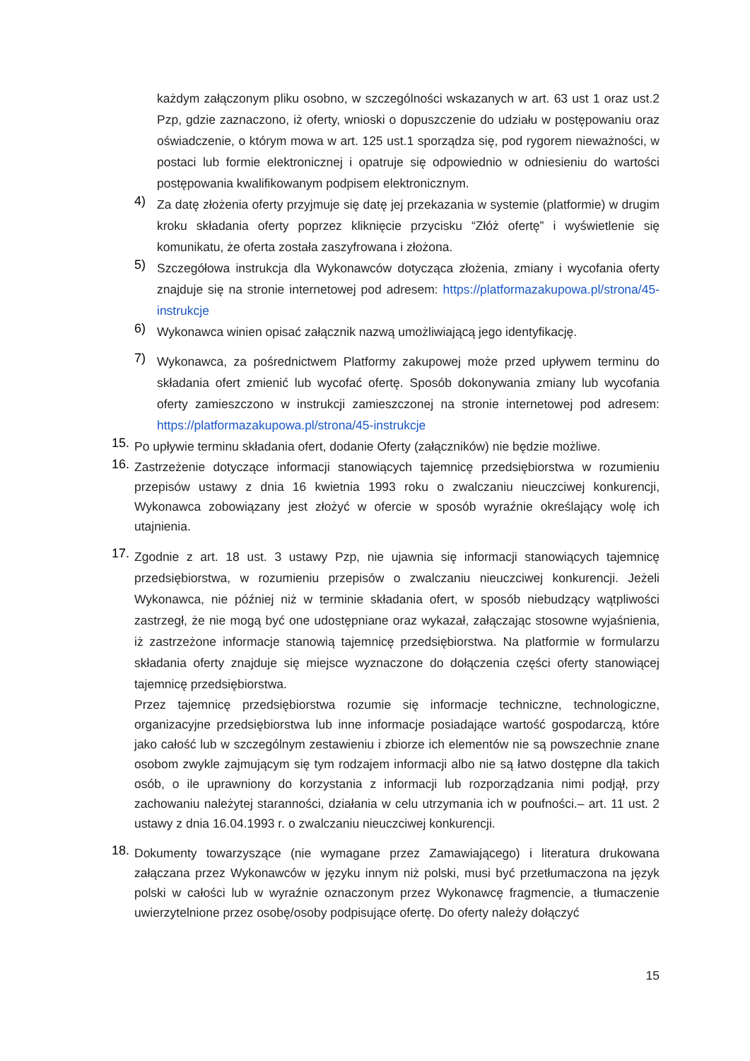każdym załączonym pliku osobno, w szczególności wskazanych w art. 63 ust 1 oraz ust.2 Pzp, gdzie zaznaczono, iż oferty, wnioski o dopuszczenie do udziału w postępowaniu oraz oświadczenie, o którym mowa w art. 125 ust.1 sporządza się, pod rygorem nieważności, w postaci lub formie elektronicznej i opatruje się odpowiednio w odniesieniu do wartości postępowania kwalifikowanym podpisem elektronicznym.
4)
Za datę złożenia oferty przyjmuje się datę jej przekazania w systemie (platformie) w drugim kroku składania oferty poprzez kliknięcie przycisku “Złóż ofertę” i wyświetlenie się komunikatu, że oferta została zaszyfrowana i złożona.
5)
Szczegółowa instrukcja dla Wykonawców dotycząca złożenia, zmiany i wycofania oferty znajduje się na stronie internetowej pod adresem: https://platformazakupowa.pl/strona/45-instrukcje
6)
Wykonawca winien opisać załącznik nazwą umożliwiającą jego identyfikację.
7)
Wykonawca, za pośrednictwem Platformy zakupowej może przed upływem terminu do składania ofert zmienić lub wycofać ofertę. Sposób dokonywania zmiany lub wycofania oferty zamieszczono w instrukcji zamieszczonej na stronie internetowej pod adresem: https://platformazakupowa.pl/strona/45-instrukcje
15.
Po upływie terminu składania ofert, dodanie Oferty (załączników) nie będzie możliwe.
16.
Zastrzeżenie dotyczące informacji stanowiących tajemnicę przedsiębiorstwa w rozumieniu przepisów ustawy z dnia 16 kwietnia 1993 roku o zwalczaniu nieuczciwej konkurencji, Wykonawca zobowiązany jest złożyć w ofercie w sposób wyraźnie określający wolę ich utajnienia.
17.
Zgodnie z art. 18 ust. 3 ustawy Pzp, nie ujawnia się informacji stanowiących tajemnicę przedsiębiorstwa, w rozumieniu przepisów o zwalczaniu nieuczciwej konkurencji. Jeżeli Wykonawca, nie później niż w terminie składania ofert, w sposób niebudzący wątpliwości zastrzegł, że nie mogą być one udostępniane oraz wykazał, załączając stosowne wyjaśnienia, iż zastrzeżone informacje stanowią tajemnicę przedsiębiorstwa. Na platformie w formularzu składania oferty znajduje się miejsce wyznaczone do dołączenia części oferty stanowiącej tajemnicę przedsiębiorstwa.
Przez tajemnicę przedsiębiorstwa rozumie się informacje techniczne, technologiczne, organizacyjne przedsiębiorstwa lub inne informacje posiadające wartość gospodarczą, które jako całość lub w szczególnym zestawieniu i zbiorze ich elementów nie są powszechnie znane osobom zwykle zajmującym się tym rodzajem informacji albo nie są łatwo dostępne dla takich osób, o ile uprawniony do korzystania z informacji lub rozporządzania nimi podjął, przy zachowaniu należytej staranności, działania w celu utrzymania ich w poufności.– art. 11 ust. 2 ustawy z dnia 16.04.1993 r. o zwalczaniu nieuczciwej konkurencji.
18.
Dokumenty towarzyszące (nie wymagane przez Zamawiającego) i literatura drukowana załączana przez Wykonawców w języku innym niż polski, musi być przetłumaczona na język polski w całości lub w wyraźnie oznaczonym przez Wykonawcę fragmencie, a tłumaczenie uwierzytelnione przez osobę/osoby podpisujące ofertę. Do oferty należy dołączyć
15